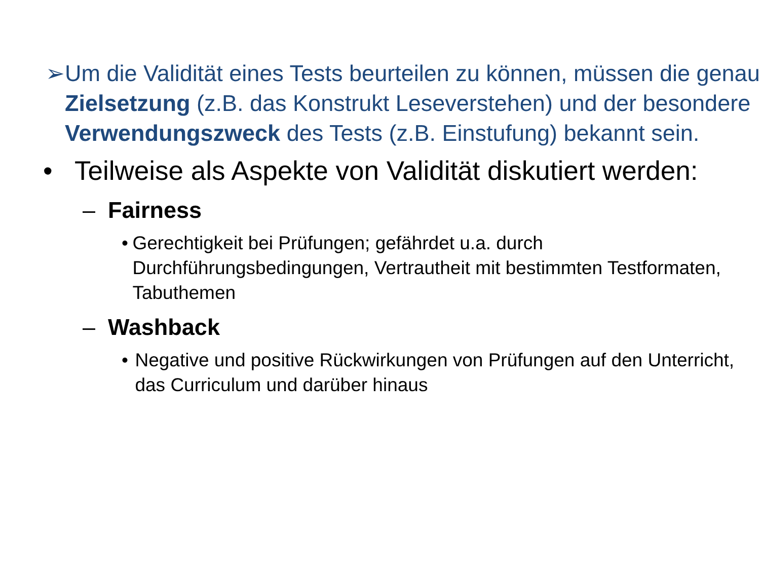➢ Um die Validität eines Tests beurteilen zu können, müssen die genau Zielsetzung (z.B. das Konstrukt Leseverstehen) und der besondere Verwendungszweck des Tests (z.B. Einstufung) bekannt sein.
• Teilweise als Aspekte von Validität diskutiert werden:
– Fairness
• Gerechtigkeit bei Prüfungen; gefährdet u.a. durch Durchführungsbedingungen, Vertrautheit mit bestimmten Testformaten, Tabuthemen
– Washback
• Negative und positive Rückwirkungen von Prüfungen auf den Unterricht, das Curriculum und darüber hinaus